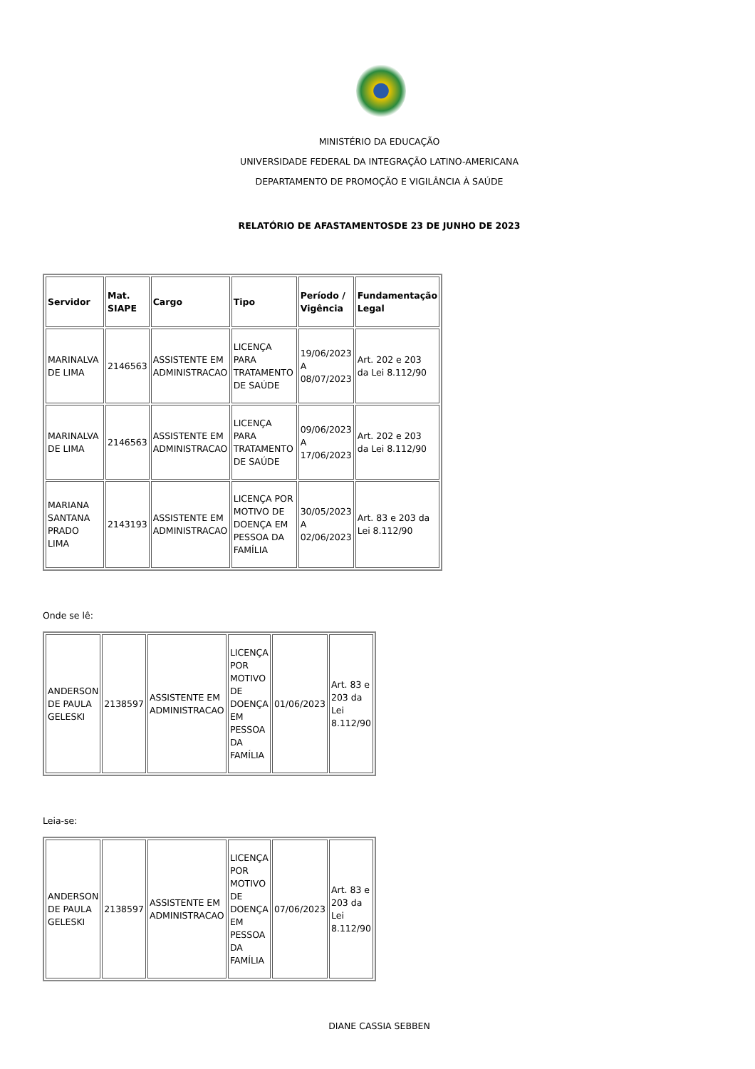MINISTÉRIO DA EDUCAÇÃO
UNIVERSIDADE FEDERAL DA INTEGRAÇÃO LATINO-AMERICANA
DEPARTAMENTO DE PROMOÇÃO E VIGILÂNCIA À SAÚDE
RELATÓRIO DE AFASTAMENTOSDE 23 DE JUNHO DE 2023
| Servidor | Mat. SIAPE | Cargo | Tipo | Período / Vigência | Fundamentação Legal |
| --- | --- | --- | --- | --- | --- |
| MARINALVA DE LIMA | 2146563 | ASSISTENTE EM ADMINISTRACAO | LICENÇA PARA TRATAMENTO DE SAÚDE | 19/06/2023 A 08/07/2023 | Art. 202 e 203 da Lei 8.112/90 |
| MARINALVA DE LIMA | 2146563 | ASSISTENTE EM ADMINISTRACAO | LICENÇA PARA TRATAMENTO DE SAÚDE | 09/06/2023 A 17/06/2023 | Art. 202 e 203 da Lei 8.112/90 |
| MARIANA SANTANA PRADO LIMA | 2143193 | ASSISTENTE EM ADMINISTRACAO | LICENÇA POR MOTIVO DE DOENÇA EM PESSOA DA FAMÍLIA | 30/05/2023 A 02/06/2023 | Art. 83 e 203 da Lei 8.112/90 |
Onde se lê:
| ANDERSON DE PAULA GELESKI | 2138597 | ASSISTENTE EM ADMINISTRACAO | LICENÇA POR MOTIVO DE DOENÇA EM PESSOA DA FAMÍLIA | 01/06/2023 | Art. 83 e 203 da Lei 8.112/90 |
Leia-se:
| ANDERSON DE PAULA GELESKI | 2138597 | ASSISTENTE EM ADMINISTRACAO | LICENÇA POR MOTIVO DE DOENÇA EM PESSOA DA FAMÍLIA | 07/06/2023 | Art. 83 e 203 da Lei 8.112/90 |
DIANE CASSIA SEBBEN